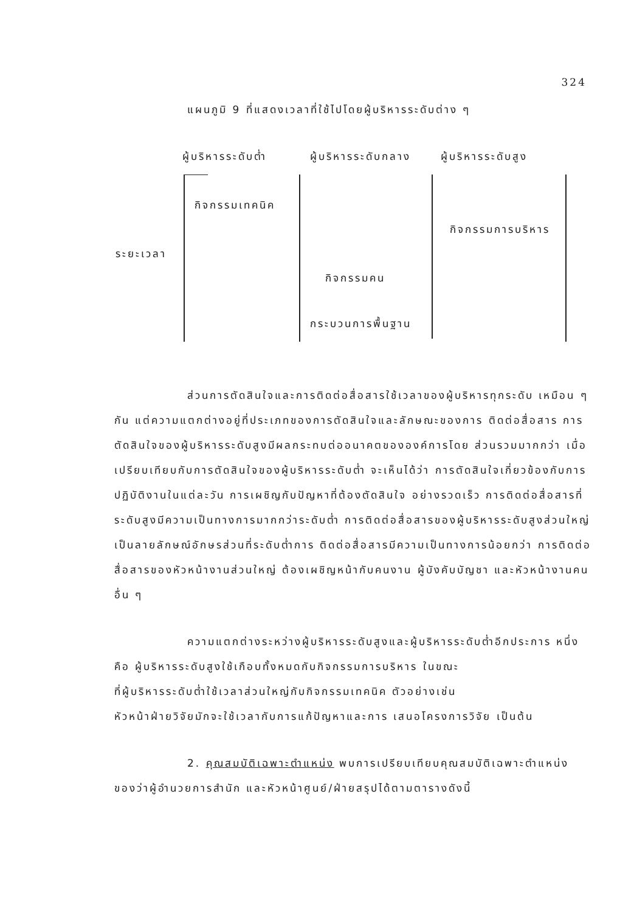324
แผนภูมิ 9 ที่แสดงเวลาที่ใช้ไปโดยผู้บริหารระดับต่าง ๆ
ผู้บริหารระดับต่ำ ผู้บริหารระดับกลาง ผู้บริหารระดับสูง
กิจกรรมเทคนิค
กิจกรรมการบริหาร
ระยะเวลา
กิจกรรมคน
กระบวนการพื้นฐาน
ส่วนการตัดสินใจและการติดต่อสื่อสารใช้เวลาของผู้บริหารทุกระดับ เหมือน ๆ กัน แต่ความแตกต่างอยู่ที่ประเภทของการตัดสินใจและลักษณะของการ ติดต่อสื่อสาร การตัดสินใจของผู้บริหารระดับสูงมีผลกระทบต่ออนาคตขององค์การโดย ส่วนรวมมากกว่า เมื่อเปรียบเทียบกับการตัดสินใจของผู้บริหารระดับต่ำ จะเห็นได้ว่า การตัดสินใจเกี่ยวข้องกับการปฏิบัติงานในแต่ละวัน การเผชิญกับปัญหาที่ต้องตัดสินใจ อย่างรวดเร็ว การติดต่อสื่อสารที่ระดับสูงมีความเป็นทางการมากกว่าระดับต่ำ การติดต่อสื่อสารของผู้บริหารระดับสูงส่วนใหญ่เป็นลายลักษณ์อักษรส่วนที่ระดับต่ำการ ติดต่อสื่อสารมีความเป็นทางการน้อยกว่า การติดต่อสื่อสารของหัวหน้างานส่วนใหญ่ ต้องเผชิญหน้ากับคนงาน ผู้บังคับบัญชา และหัวหน้างานคนอื่น ๆ
ความแตกต่างระหว่างผู้บริหารระดับสูงและผู้บริหารระดับต่ำอีกประการ หนึ่งคือ ผู้บริหารระดับสูงใช้เกือบทั้งหมดกับกิจกรรมการบริหาร ในขณะ
ที่ผู้บริหารระดับต่ำใช้เวลาส่วนใหญ่กับกิจกรรมเทคนิค ตัวอย่างเช่น
หัวหน้าฝ่ายวิจัยมักจะใช้เวลากับการแก้ปัญหาและการ เสนอโครงการวิจัย เป็นต้น
2. คุณสมบัติเฉพาะตำแหน่ง พบการเปรียบเทียบคุณสมบัติเฉพาะตำแหน่ง ของว่าผู้อำนวยการสำนัก และหัวหน้าศูนย์/ฝ่ายสรุปได้ตามตารางดังนี้